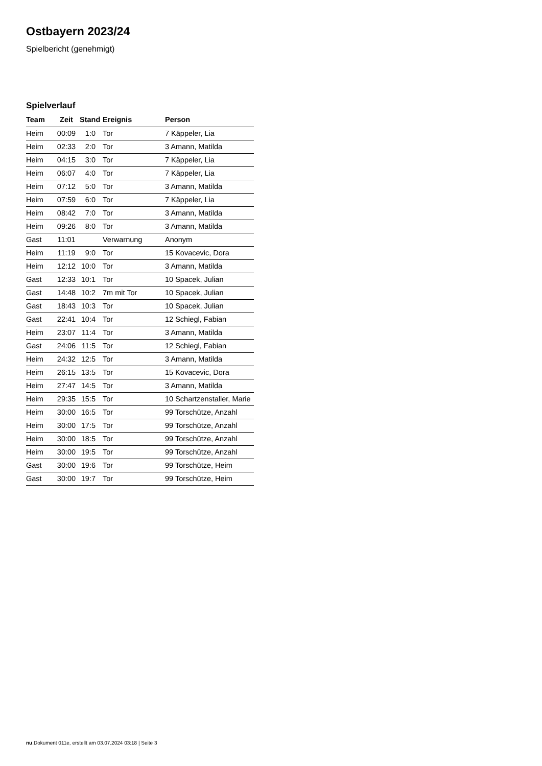Ostbayern 2023/24
Spielbericht (genehmigt)
Spielverlauf
| Team | Zeit | Stand | Ereignis | Person |
| --- | --- | --- | --- | --- |
| Heim | 00:09 | 1:0 | Tor | 7 Käppeler, Lia |
| Heim | 02:33 | 2:0 | Tor | 3 Amann, Matilda |
| Heim | 04:15 | 3:0 | Tor | 7 Käppeler, Lia |
| Heim | 06:07 | 4:0 | Tor | 7 Käppeler, Lia |
| Heim | 07:12 | 5:0 | Tor | 3 Amann, Matilda |
| Heim | 07:59 | 6:0 | Tor | 7 Käppeler, Lia |
| Heim | 08:42 | 7:0 | Tor | 3 Amann, Matilda |
| Heim | 09:26 | 8:0 | Tor | 3 Amann, Matilda |
| Gast | 11:01 | | Verwarnung | Anonym |
| Heim | 11:19 | 9:0 | Tor | 15 Kovacevic, Dora |
| Heim | 12:12 | 10:0 | Tor | 3 Amann, Matilda |
| Gast | 12:33 | 10:1 | Tor | 10 Spacek, Julian |
| Gast | 14:48 | 10:2 | 7m mit Tor | 10 Spacek, Julian |
| Gast | 18:43 | 10:3 | Tor | 10 Spacek, Julian |
| Gast | 22:41 | 10:4 | Tor | 12 Schiegl, Fabian |
| Heim | 23:07 | 11:4 | Tor | 3 Amann, Matilda |
| Gast | 24:06 | 11:5 | Tor | 12 Schiegl, Fabian |
| Heim | 24:32 | 12:5 | Tor | 3 Amann, Matilda |
| Heim | 26:15 | 13:5 | Tor | 15 Kovacevic, Dora |
| Heim | 27:47 | 14:5 | Tor | 3 Amann, Matilda |
| Heim | 29:35 | 15:5 | Tor | 10 Schartzenstaller, Marie |
| Heim | 30:00 | 16:5 | Tor | 99 Torschütze, Anzahl |
| Heim | 30:00 | 17:5 | Tor | 99 Torschütze, Anzahl |
| Heim | 30:00 | 18:5 | Tor | 99 Torschütze, Anzahl |
| Heim | 30:00 | 19:5 | Tor | 99 Torschütze, Anzahl |
| Gast | 30:00 | 19:6 | Tor | 99 Torschütze, Heim |
| Gast | 30:00 | 19:7 | Tor | 99 Torschütze, Heim |
nu.Dokument 011e, erstellt am 03.07.2024 03:18 | Seite 3